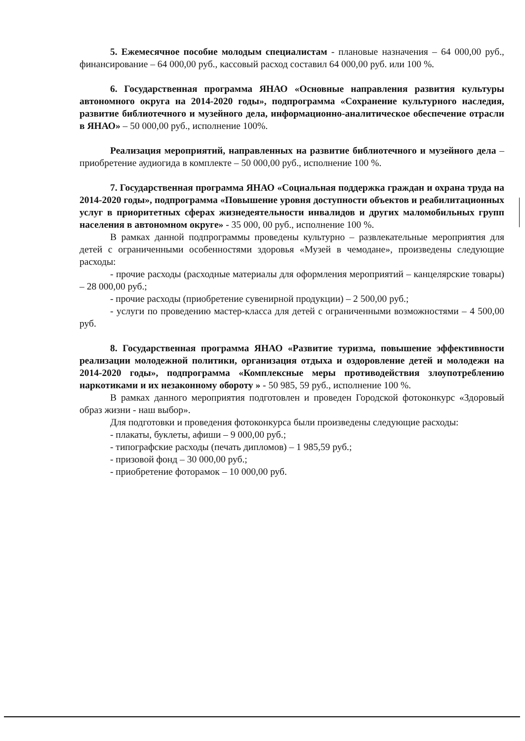5. Ежемесячное пособие молодым специалистам - плановые назначения – 64 000,00 руб., финансирование – 64 000,00 руб., кассовый расход составил 64 000,00 руб. или 100 %.
6. Государственная программа ЯНАО «Основные направления развития культуры автономного округа на 2014-2020 годы», подпрограмма «Сохранение культурного наследия, развитие библиотечного и музейного дела, информационно-аналитическое обеспечение отрасли в ЯНАО» – 50 000,00 руб., исполнение 100%.
Реализация мероприятий, направленных на развитие библиотечного и музейного дела – приобретение аудиогида в комплекте – 50 000,00 руб., исполнение 100 %.
7. Государственная программа ЯНАО «Социальная поддержка граждан и охрана труда на 2014-2020 годы», подпрограмма «Повышение уровня доступности объектов и реабилитационных услуг в приоритетных сферах жизнедеятельности инвалидов и других маломобильных групп населения в автономном округе» - 35 000, 00 руб., исполнение 100 %.
В рамках данной подпрограммы проведены культурно – развлекательные мероприятия для детей с ограниченными особенностями здоровья «Музей в чемодане», произведены следующие расходы:
- прочие расходы (расходные материалы для оформления мероприятий – канцелярские товары) – 28 000,00 руб.;
- прочие расходы (приобретение сувенирной продукции) – 2 500,00 руб.;
- услуги по проведению мастер-класса для детей с ограниченными возможностями – 4 500,00 руб.
8. Государственная программа ЯНАО «Развитие туризма, повышение эффективности реализации молодежной политики, организация отдыха и оздоровление детей и молодежи на 2014-2020 годы», подпрограмма «Комплексные меры противодействия злоупотреблению наркотиками и их незаконному обороту » - 50 985, 59 руб., исполнение 100 %.
В рамках данного мероприятия подготовлен и проведен Городской фотоконкурс «Здоровый образ жизни - наш выбор».
Для подготовки и проведения фотоконкурса были произведены следующие расходы:
- плакаты, буклеты, афиши – 9 000,00 руб.;
- типографские расходы (печать дипломов) – 1 985,59 руб.;
- призовой фонд – 30 000,00 руб.;
- приобретение фоторамок – 10 000,00 руб.